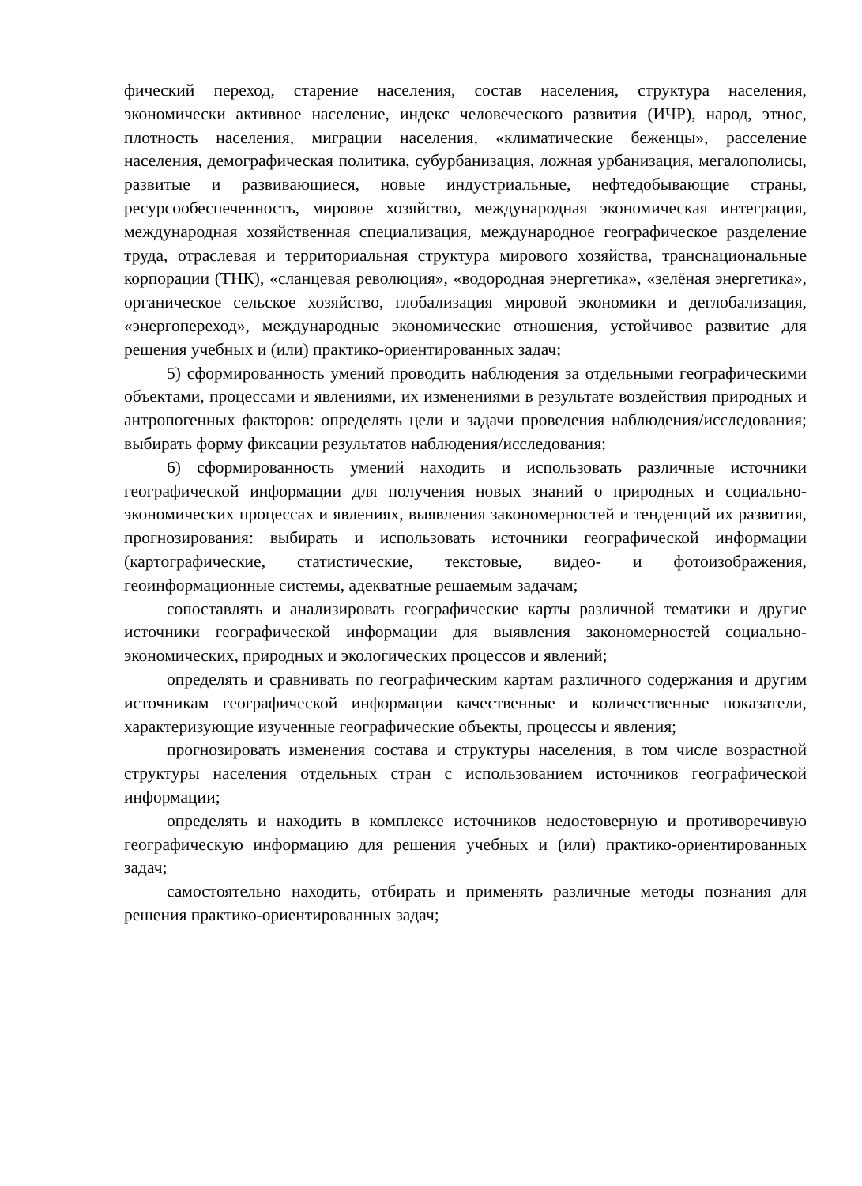фический переход, старение населения, состав населения, структура населения, экономически активное население, индекс человеческого развития (ИЧР), народ, этнос, плотность населения, миграции населения, «климатические беженцы», расселение населения, демографическая политика, субурбанизация, ложная урбанизация, мегалополисы, развитые и развивающиеся, новые индустриальные, нефтедобывающие страны, ресурсообеспеченность, мировое хозяйство, международная экономическая интеграция, международная хозяйственная специализация, международное географическое разделение труда, отраслевая и территориальная структура мирового хозяйства, транснациональные корпорации (ТНК), «сланцевая революция», «водородная энергетика», «зелёная энергетика», органическое сельское хозяйство, глобализация мировой экономики и деглобализация, «энергопереход», международные экономические отношения, устойчивое развитие для решения учебных и (или) практико-ориентированных задач;
5) сформированность умений проводить наблюдения за отдельными географическими объектами, процессами и явлениями, их изменениями в результате воздействия природных и антропогенных факторов: определять цели и задачи проведения наблюдения/исследования; выбирать форму фиксации результатов наблюдения/исследования;
6) сформированность умений находить и использовать различные источники географической информации для получения новых знаний о природных и социально-экономических процессах и явлениях, выявления закономерностей и тенденций их развития, прогнозирования: выбирать и использовать источники географической информации (картографические, статистические, текстовые, видео- и фотоизображения, геоинформационные системы, адекватные решаемым задачам;
сопоставлять и анализировать географические карты различной тематики и другие источники географической информации для выявления закономерностей социально-экономических, природных и экологических процессов и явлений;
определять и сравнивать по географическим картам различного содержания и другим источникам географической информации качественные и количественные показатели, характеризующие изученные географические объекты, процессы и явления;
прогнозировать изменения состава и структуры населения, в том числе возрастной структуры населения отдельных стран с использованием источников географической информации;
определять и находить в комплексе источников недостоверную и противоречивую географическую информацию для решения учебных и (или) практико-ориентированных задач;
самостоятельно находить, отбирать и применять различные методы познания для решения практико-ориентированных задач;